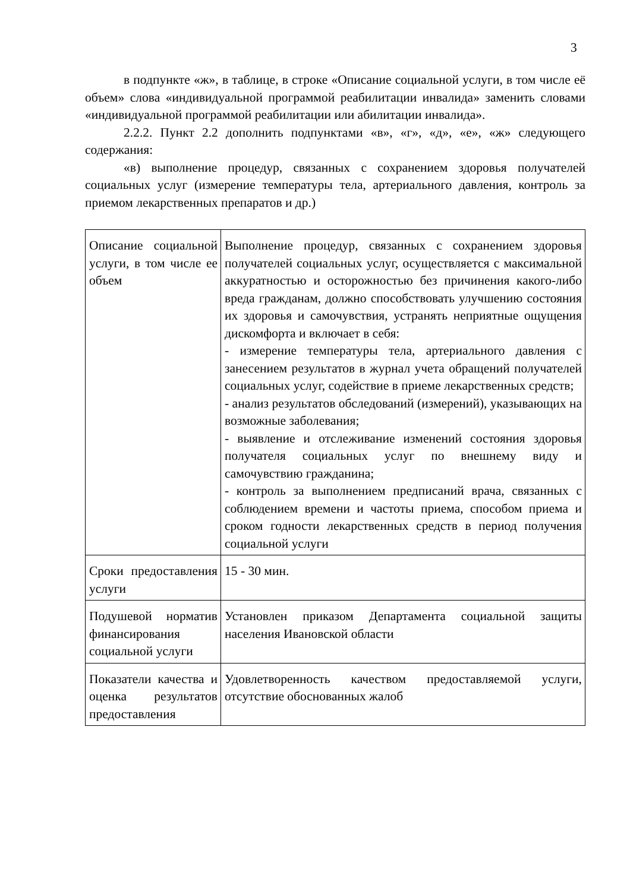3
в подпункте «ж», в таблице, в строке «Описание социальной услуги, в том числе её объем» слова «индивидуальной программой реабилитации инвалида» заменить словами «индивидуальной программой реабилитации или абилитации инвалида».
2.2.2. Пункт 2.2 дополнить подпунктами «в», «г», «д», «е», «ж» следующего содержания:
«в) выполнение процедур, связанных с сохранением здоровья получателей социальных услуг (измерение температуры тела, артериального давления, контроль за приемом лекарственных препаратов и др.)
| Описание социальной услуги, в том числе ее объем | Выполнение процедур, связанных с сохранением здоровья получателей социальных услуг, осуществляется с максимальной аккуратностью и осторожностью без причинения какого-либо вреда гражданам, должно способствовать улучшению состояния их здоровья и самочувствия, устранять неприятные ощущения дискомфорта и включает в себя: - измерение температуры тела, артериального давления с занесением результатов в журнал учета обращений получателей социальных услуг, содействие в приеме лекарственных средств; - анализ результатов обследований (измерений), указывающих на возможные заболевания; - выявление и отслеживание изменений состояния здоровья получателя социальных услуг по внешнему виду и самочувствию гражданина; - контроль за выполнением предписаний врача, связанных с соблюдением времени и частоты приема, способом приема и сроком годности лекарственных средств в период получения социальной услуги |
| Сроки предоставления услуги | 15 - 30 мин. |
| Подушевой норматив финансирования социальной услуги | Установлен приказом Департамента социальной защиты населения Ивановской области |
| Показатели качества и оценка результатов предоставления | Удовлетворенность качеством предоставляемой услуги, отсутствие обоснованных жалоб |